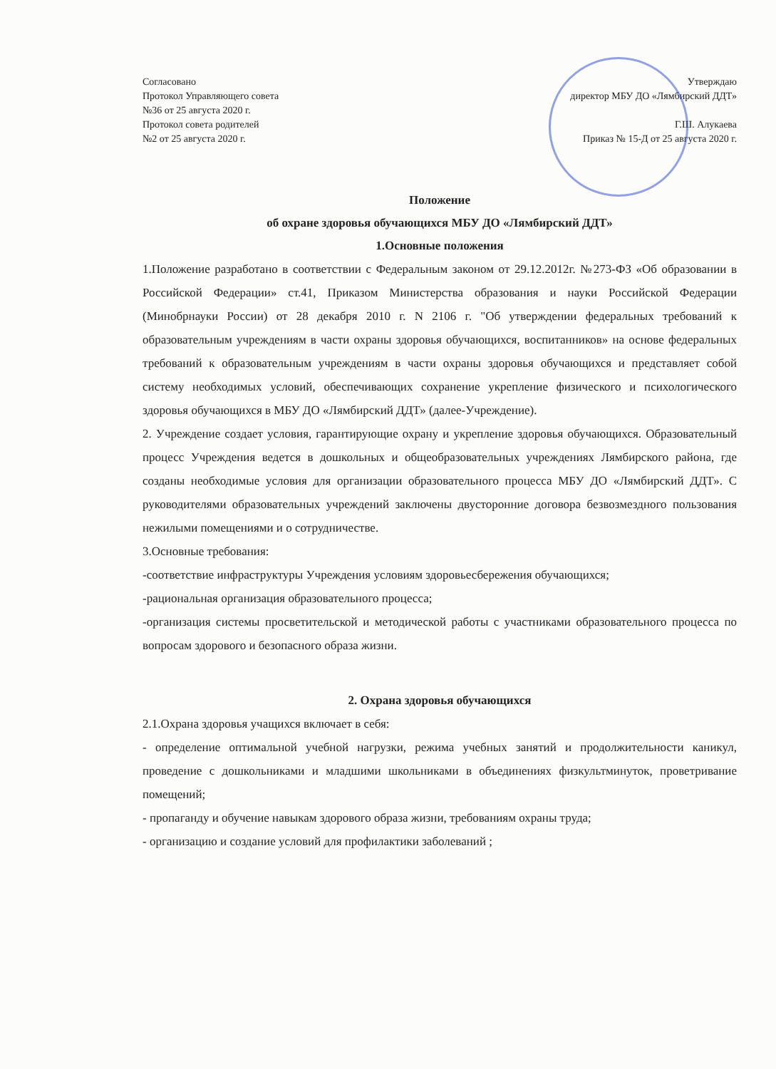Согласовано
Протокол Управляющего совета
№36 от 25 августа 2020 г.
Протокол совета родителей
№2 от 25 августа 2020 г.
Утверждаю
директор МБУ ДО «Лямбирский ДДТ»
Г.Ш. Алукаева
Приказ № 15-Д от 25 августа 2020 г.
Положение
об охране здоровья обучающихся МБУ ДО «Лямбирский ДДТ»
1.Основные положения
1.Положение разработано в соответствии с Федеральным законом от 29.12.2012г. №273-ФЗ «Об образовании в Российской Федерации» ст.41, Приказом Министерства образования и науки Российской Федерации (Минобрнауки России) от 28 декабря 2010 г. N 2106 г. "Об утверждении федеральных требований к образовательным учреждениям в части охраны здоровья обучающихся, воспитанников» на основе федеральных требований к образовательным учреждениям в части охраны здоровья обучающихся и представляет собой систему необходимых условий, обеспечивающих сохранение укрепление физического и психологического здоровья обучающихся в МБУ ДО «Лямбирский ДДТ» (далее-Учреждение).
2. Учреждение создает условия, гарантирующие охрану и укрепление здоровья обучающихся. Образовательный процесс Учреждения ведется в дошкольных и общеобразовательных учреждениях Лямбирского района, где созданы необходимые условия для организации образовательного процесса МБУ ДО «Лямбирский ДДТ». С руководителями образовательных учреждений заключены двусторонние договора безвозмездного пользования нежилыми помещениями и о сотрудничестве.
3.Основные требования:
-соответствие инфраструктуры Учреждения условиям здоровьесбережения обучающихся;
-рациональная организация образовательного процесса;
-организация системы просветительской и методической работы с участниками образовательного процесса по вопросам здорового и безопасного образа жизни.
2. Охрана здоровья обучающихся
2.1.Охрана здоровья учащихся включает в себя:
- определение оптимальной учебной нагрузки, режима учебных занятий и продолжительности каникул, проведение с дошкольниками и младшими школьниками в объединениях физкультминуток, проветривание помещений;
- пропаганду и обучение навыкам здорового образа жизни, требованиям охраны труда;
- организацию и создание условий для профилактики заболеваний ;